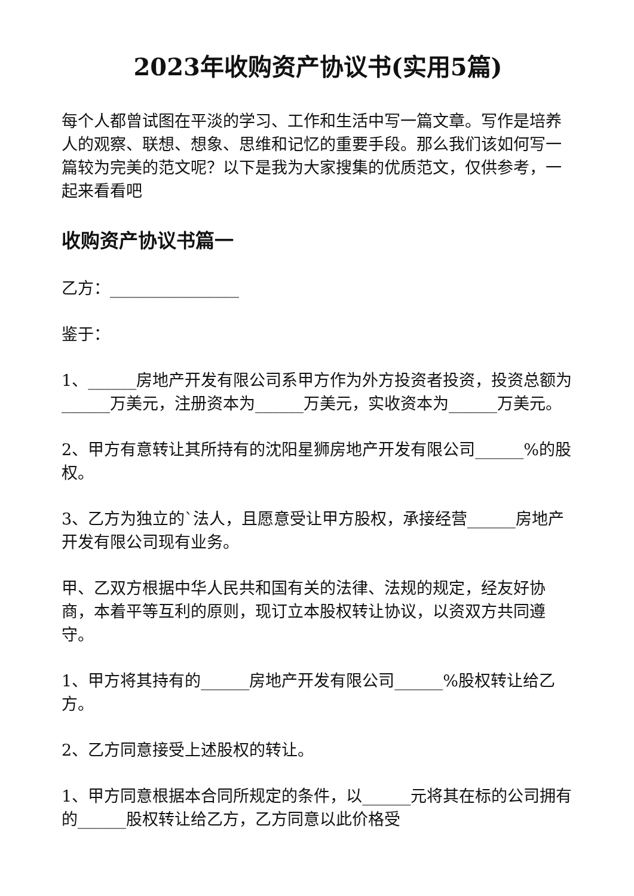2023年收购资产协议书(实用5篇)
每个人都曾试图在平淡的学习、工作和生活中写一篇文章。写作是培养人的观察、联想、想象、思维和记忆的重要手段。那么我们该如何写一篇较为完美的范文呢？以下是我为大家搜集的优质范文，仅供参考，一起来看看吧
收购资产协议书篇一
乙方：________________
鉴于：
1、______房地产开发有限公司系甲方作为外方投资者投资，投资总额为______万美元，注册资本为______万美元，实收资本为______万美元。
2、甲方有意转让其所持有的沈阳星狮房地产开发有限公司______%的股权。
3、乙方为独立的`法人，且愿意受让甲方股权，承接经营______房地产开发有限公司现有业务。
甲、乙双方根据中华人民共和国有关的法律、法规的规定，经友好协商，本着平等互利的原则，现订立本股权转让协议，以资双方共同遵守。
1、甲方将其持有的______房地产开发有限公司______%股权转让给乙方。
2、乙方同意接受上述股权的转让。
1、甲方同意根据本合同所规定的条件，以______元将其在标的公司拥有的______股权转让给乙方，乙方同意以此价格受